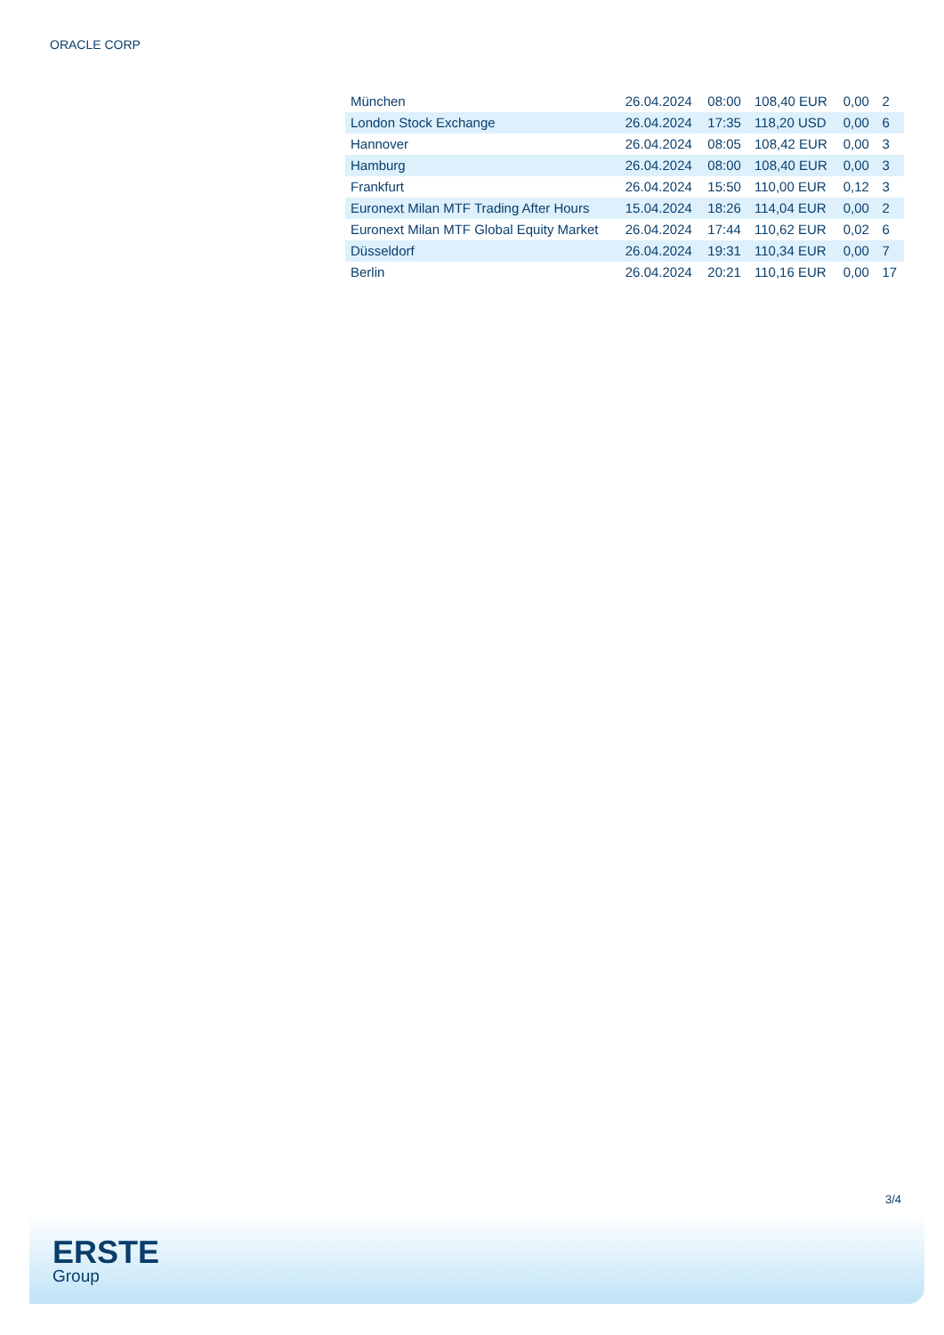ORACLE CORP
| München | 26.04.2024 | 08:00 | 108,40 EUR | 0,00 | 2 |
| London Stock Exchange | 26.04.2024 | 17:35 | 118,20 USD | 0,00 | 6 |
| Hannover | 26.04.2024 | 08:05 | 108,42 EUR | 0,00 | 3 |
| Hamburg | 26.04.2024 | 08:00 | 108,40 EUR | 0,00 | 3 |
| Frankfurt | 26.04.2024 | 15:50 | 110,00 EUR | 0,12 | 3 |
| Euronext Milan MTF Trading After Hours | 15.04.2024 | 18:26 | 114,04 EUR | 0,00 | 2 |
| Euronext Milan MTF Global Equity Market | 26.04.2024 | 17:44 | 110,62 EUR | 0,02 | 6 |
| Düsseldorf | 26.04.2024 | 19:31 | 110,34 EUR | 0,00 | 7 |
| Berlin | 26.04.2024 | 20:21 | 110,16 EUR | 0,00 | 17 |
3/4
ERSTE
Group